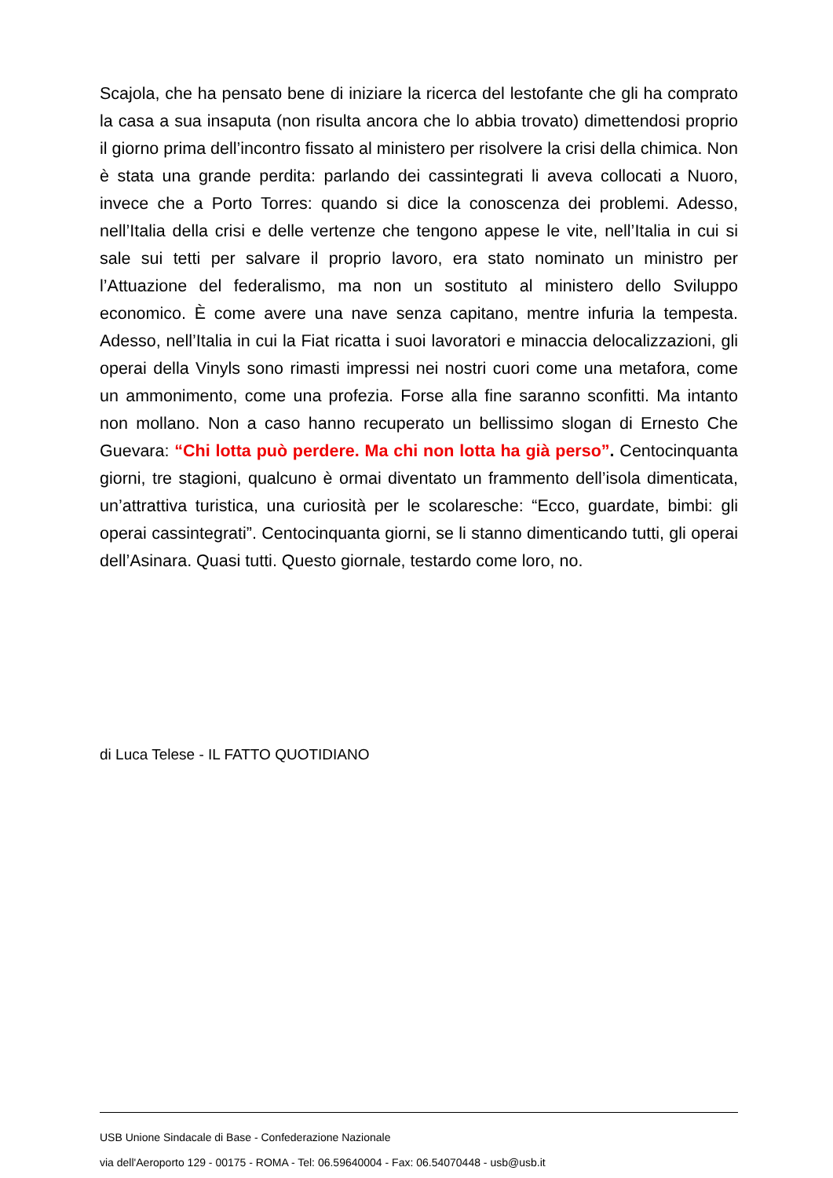Scajola, che ha pensato bene di iniziare la ricerca del lestofante che gli ha comprato la casa a sua insaputa (non risulta ancora che lo abbia trovato) dimettendosi proprio il giorno prima dell’incontro fissato al ministero per risolvere la crisi della chimica. Non è stata una grande perdita: parlando dei cassintegrati li aveva collocati a Nuoro, invece che a Porto Torres: quando si dice la conoscenza dei problemi. Adesso, nell’Italia della crisi e delle vertenze che tengono appese le vite, nell’Italia in cui si sale sui tetti per salvare il proprio lavoro, era stato nominato un ministro per l’Attuazione del federalismo, ma non un sostituto al ministero dello Sviluppo economico. È come avere una nave senza capitano, mentre infuria la tempesta. Adesso, nell’Italia in cui la Fiat ricatta i suoi lavoratori e minaccia delocalizzazioni, gli operai della Vinyls sono rimasti impressi nei nostri cuori come una metafora, come un ammonimento, come una profezia. Forse alla fine saranno sconfitti. Ma intanto non mollano. Non a caso hanno recuperato un bellissimo slogan di Ernesto Che Guevara: “Chi lotta può perdere. Ma chi non lotta ha già perso”. Centocinquanta giorni, tre stagioni, qualcuno è ormai diventato un frammento dell’isola dimenticata, un’attrattiva turistica, una curiosità per le scolaresche: “Ecco, guardate, bimbi: gli operai cassintegrati”. Centocinquanta giorni, se li stanno dimenticando tutti, gli operai dell’Asinara. Quasi tutti. Questo giornale, testardo come loro, no.
di Luca Telese - IL FATTO QUOTIDIANO
USB Unione Sindacale di Base - Confederazione Nazionale
via dell'Aeroporto 129 - 00175 - ROMA - Tel: 06.59640004 - Fax: 06.54070448 - usb@usb.it